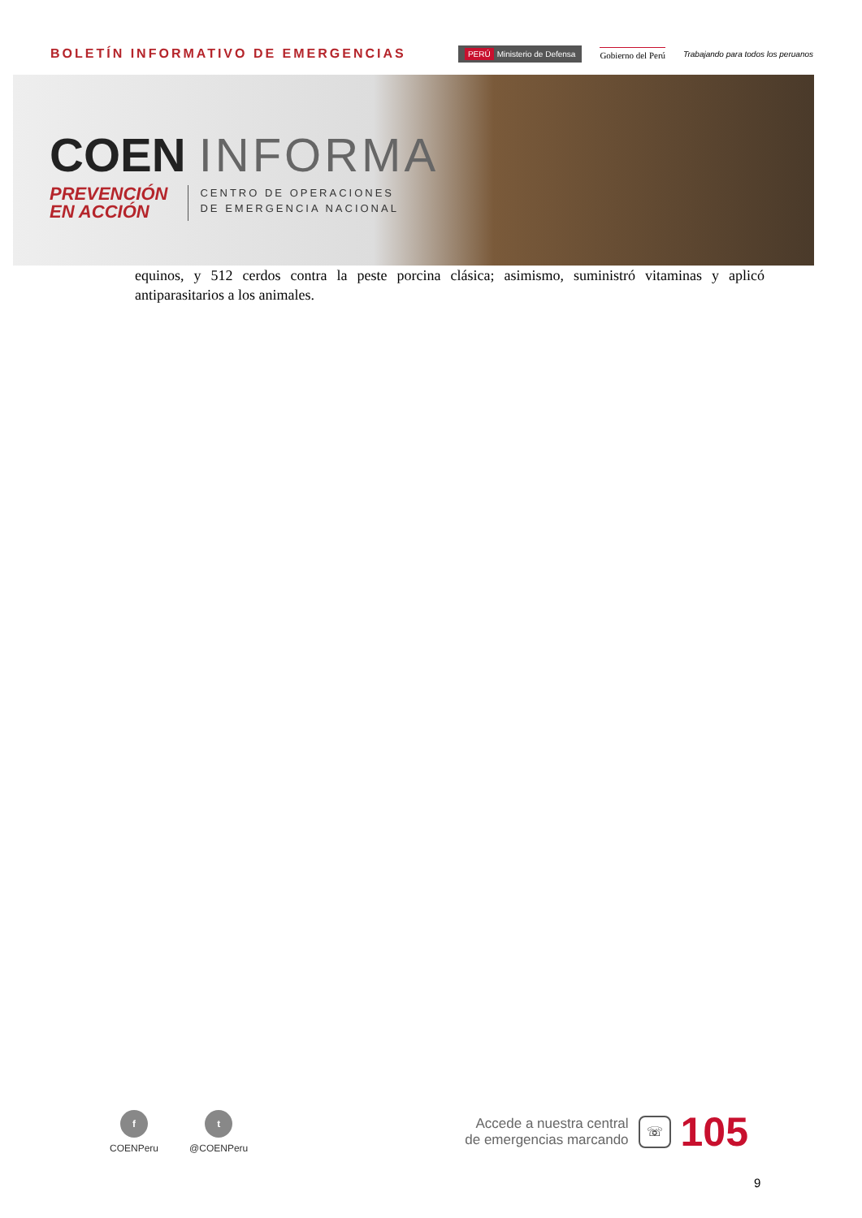BOLETÍN INFORMATIVO DE EMERGENCIAS
PERÚ Ministerio de Defensa Gobierno del Perú
Trabajando para todos los peruanos
COEN INFORMA
PREVENCIÓN
EN ACCIÓN
CENTRO DE OPERACIONES
DE EMERGENCIA NACIONAL
equinos, y 512 cerdos contra la peste porcina clásica; asimismo, suministró vitaminas y aplicó antiparasitarios a los animales.
f
COENPeru
t
@COENPeru
Accede a nuestra central
de emergencias marcando
☏
105
9